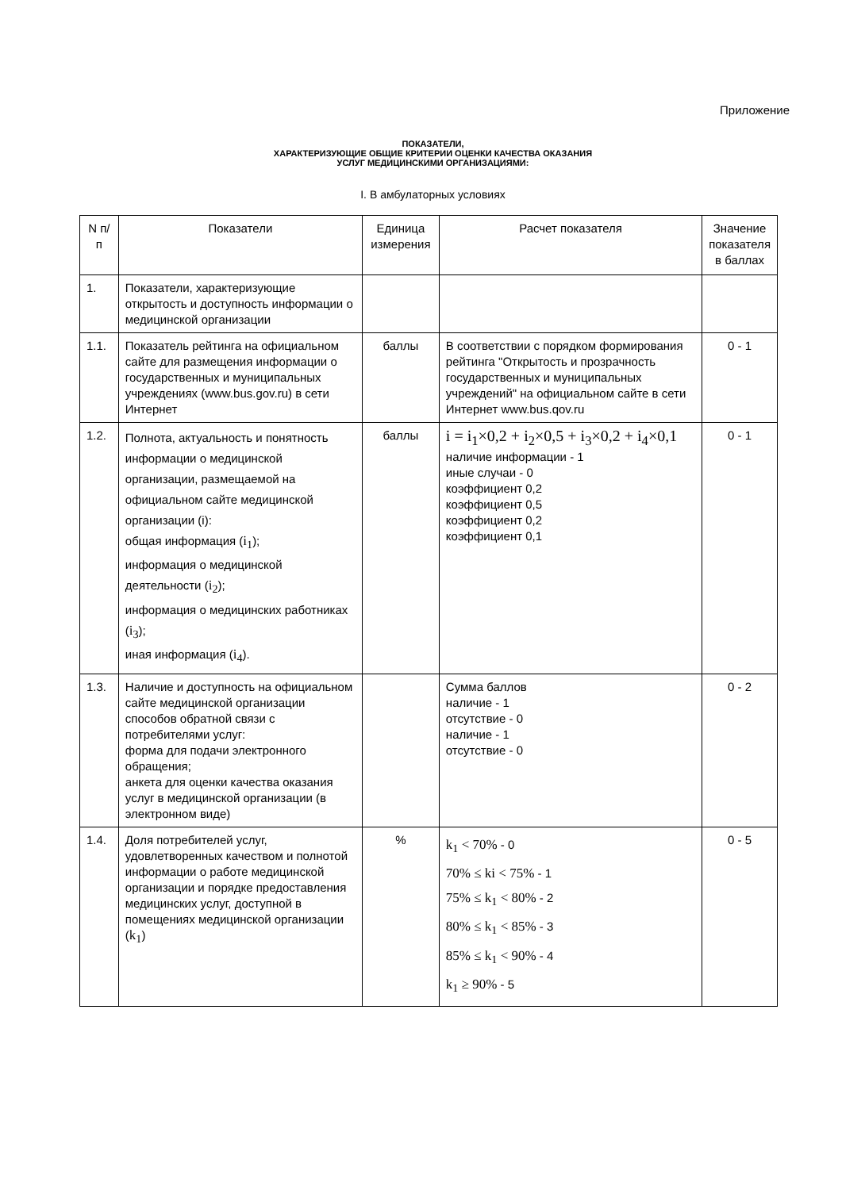Приложение
ПОКАЗАТЕЛИ,
ХАРАКТЕРИЗУЮЩИЕ ОБЩИЕ КРИТЕРИИ ОЦЕНКИ КАЧЕСТВА ОКАЗАНИЯ
УСЛУГ МЕДИЦИНСКИМИ ОРГАНИЗАЦИЯМИ:
I. В амбулаторных условиях
| N п/п | Показатели | Единица измерения | Расчет показателя | Значение показателя в баллах |
| --- | --- | --- | --- | --- |
| 1. | Показатели, характеризующие открытость и доступность информации о медицинской организации | | | |
| 1.1. | Показатель рейтинга на официальном сайте для размещения информации о государственных и муниципальных учреждениях (www.bus.gov.ru) в сети Интернет | баллы | В соответствии с порядком формирования рейтинга "Открытость и прозрачность государственных и муниципальных учреждений" на официальном сайте в сети Интернет www.bus.qov.ru | 0 - 1 |
| 1.2. | Полнота, актуальность и понятность информации о медицинской организации, размещаемой на официальном сайте медицинской организации (i): общая информация ( i<sub>1</sub> ); информация о медицинской деятельности ( i<sub>2</sub> ); информация о медицинских работниках ( i<sub>3</sub> ); иная информация ( i<sub>4</sub> ). | баллы | i = i<sub>1</sub>×0,2 + i<sub>2</sub>×0,5 + i<sub>3</sub>×0,2 + i<sub>4</sub>×0,1 наличие информации - 1 иные случаи - 0 коэффициент 0,2 коэффициент 0,5 коэффициент 0,2 коэффициент 0,1 | 0 - 1 |
| 1.3. | Наличие и доступность на официальном сайте медицинской организации способов обратной связи с потребителями услуг: форма для подачи электронного обращения; анкета для оценки качества оказания услуг в медицинской организации (в электронном виде) | | Сумма баллов наличие - 1 отсутствие - 0 наличие - 1 отсутствие - 0 | 0 - 2 |
| 1.4. | Доля потребителей услуг, удовлетворенных качеством и полнотой информации о работе медицинской организации и порядке предоставления медицинских услуг, доступной в помещениях медицинской организации ( k<sub>1</sub> ) | % | k<sub>1</sub> < 70% - 0 70% ≤ ki < 75% - 1 75% ≤ k<sub>1</sub> < 80% - 2 80% ≤ k<sub>1</sub> < 85% - 3 85% ≤ k<sub>1</sub> < 90% - 4 k<sub>1</sub> ≥ 90% - 5 | 0 - 5 |